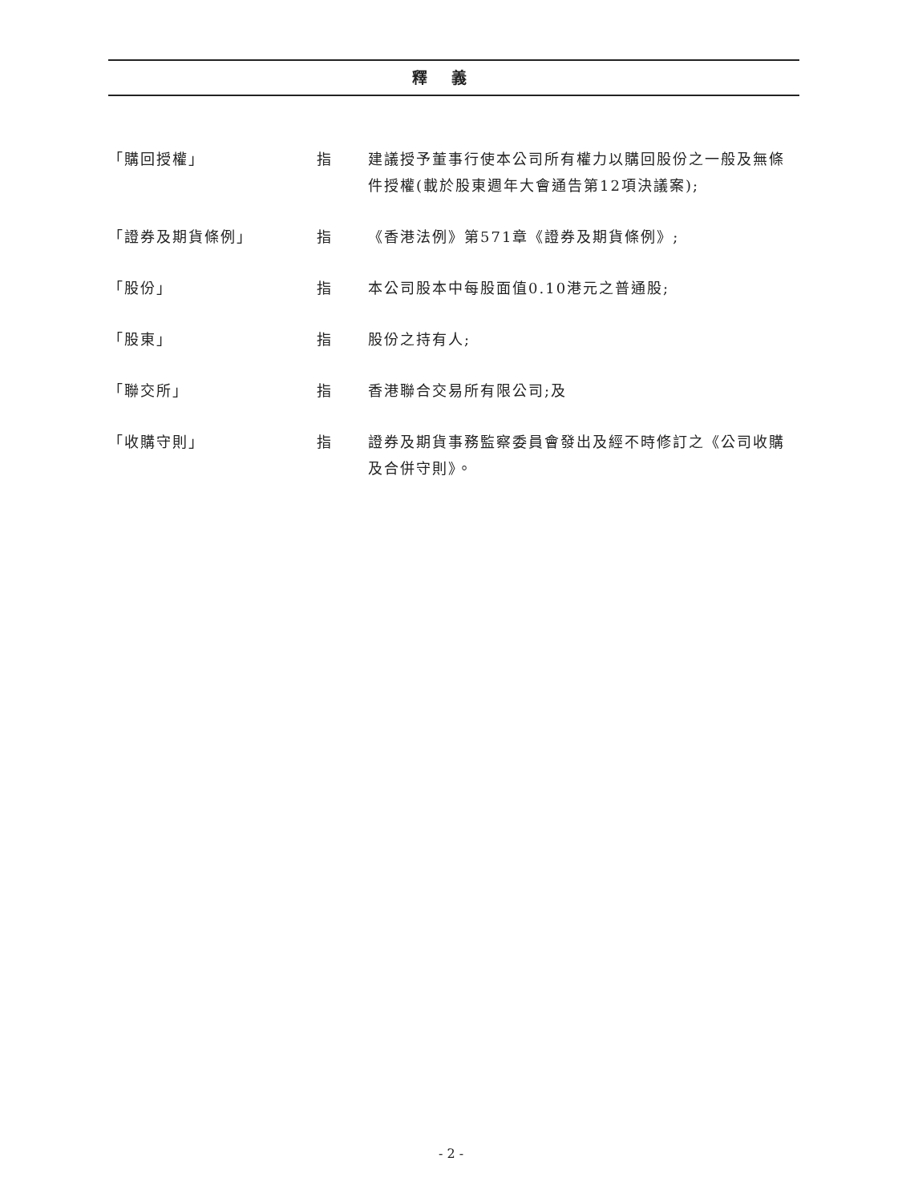釋義
| 「購回授權」 | 指 | 建議授予董事行使本公司所有權力以購回股份之一般及無條件授權(載於股東週年大會通告第12項決議案); |
| 「證券及期貨條例」 | 指 | 《香港法例》第571章《證券及期貨條例》; |
| 「股份」 | 指 | 本公司股本中每股面值0.10港元之普通股; |
| 「股東」 | 指 | 股份之持有人; |
| 「聯交所」 | 指 | 香港聯合交易所有限公司;及 |
| 「收購守則」 | 指 | 證券及期貨事務監察委員會發出及經不時修訂之《公司收購及合併守則》。 |
- 2 -